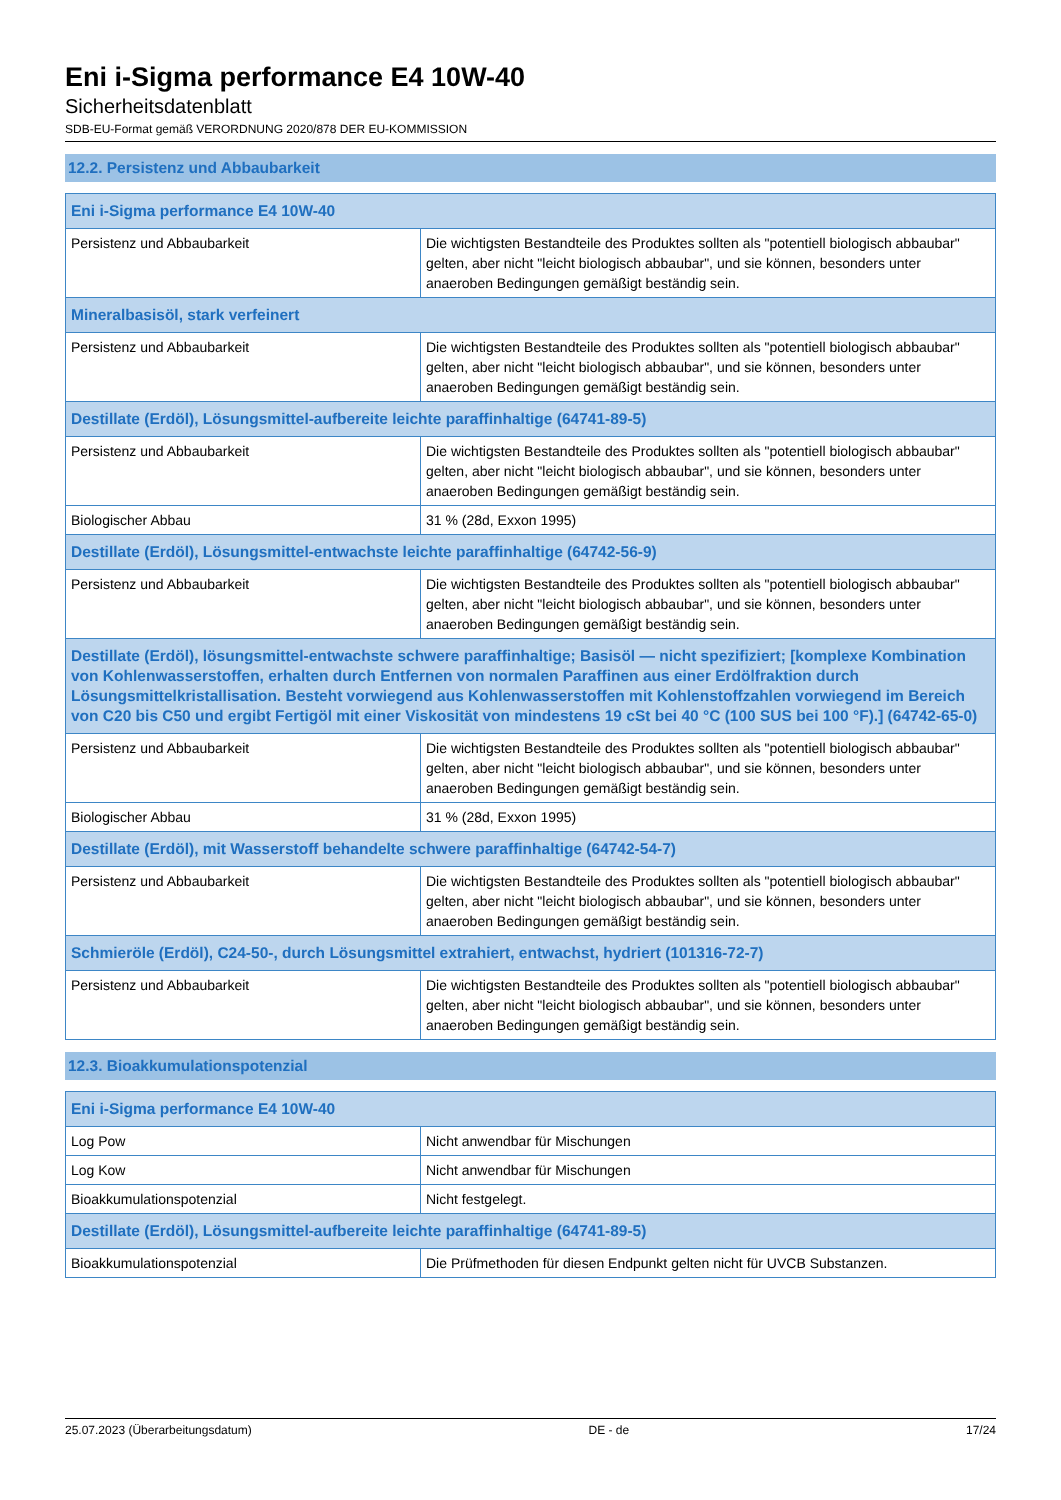Eni i-Sigma performance E4 10W-40
Sicherheitsdatenblatt
SDB-EU-Format gemäß VERORDNUNG 2020/878 DER EU-KOMMISSION
12.2. Persistenz und Abbaubarkeit
| Eni i-Sigma performance E4 10W-40 | |
| --- | --- |
| Persistenz und Abbaubarkeit | Die wichtigsten Bestandteile des Produktes sollten als "potentiell biologisch abbaubar" gelten, aber nicht "leicht biologisch abbaubar", und sie können, besonders unter anaeroben Bedingungen gemäßigt beständig sein. |
| Mineralbasisöl, stark verfeinert | |
| Persistenz und Abbaubarkeit | Die wichtigsten Bestandteile des Produktes sollten als "potentiell biologisch abbaubar" gelten, aber nicht "leicht biologisch abbaubar", und sie können, besonders unter anaeroben Bedingungen gemäßigt beständig sein. |
| Destillate (Erdöl), Lösungsmittel-aufbereite leichte paraffinhaltige (64741-89-5) | |
| Persistenz und Abbaubarkeit | Die wichtigsten Bestandteile des Produktes sollten als "potentiell biologisch abbaubar" gelten, aber nicht "leicht biologisch abbaubar", und sie können, besonders unter anaeroben Bedingungen gemäßigt beständig sein. |
| Biologischer Abbau | 31 % (28d, Exxon 1995) |
| Destillate (Erdöl), Lösungsmittel-entwachste leichte paraffinhaltige (64742-56-9) | |
| Persistenz und Abbaubarkeit | Die wichtigsten Bestandteile des Produktes sollten als "potentiell biologisch abbaubar" gelten, aber nicht "leicht biologisch abbaubar", und sie können, besonders unter anaeroben Bedingungen gemäßigt beständig sein. |
| Destillate (Erdöl), lösungsmittel-entwachste schwere paraffinhaltige; Basisöl — nicht spezifiziert; [komplexe Kombination von Kohlenwasserstoffen, erhalten durch Entfernen von normalen Paraffinen aus einer Erdölfraktion durch Lösungsmittelkristallisation. Besteht vorwiegend aus Kohlenwasserstoffen mit Kohlenstoffzahlen vorwiegend im Bereich von C20 bis C50 und ergibt Fertigöl mit einer Viskosität von mindestens 19 cSt bei 40 °C (100 SUS bei 100 °F).] (64742-65-0) | |
| Persistenz und Abbaubarkeit | Die wichtigsten Bestandteile des Produktes sollten als "potentiell biologisch abbaubar" gelten, aber nicht "leicht biologisch abbaubar", und sie können, besonders unter anaeroben Bedingungen gemäßigt beständig sein. |
| Biologischer Abbau | 31 % (28d, Exxon 1995) |
| Destillate (Erdöl), mit Wasserstoff behandelte schwere paraffinhaltige (64742-54-7) | |
| Persistenz und Abbaubarkeit | Die wichtigsten Bestandteile des Produktes sollten als "potentiell biologisch abbaubar" gelten, aber nicht "leicht biologisch abbaubar", und sie können, besonders unter anaeroben Bedingungen gemäßigt beständig sein. |
| Schmieröle (Erdöl), C24-50-, durch Lösungsmittel extrahiert, entwachst, hydriert (101316-72-7) | |
| Persistenz und Abbaubarkeit | Die wichtigsten Bestandteile des Produktes sollten als "potentiell biologisch abbaubar" gelten, aber nicht "leicht biologisch abbaubar", und sie können, besonders unter anaeroben Bedingungen gemäßigt beständig sein. |
12.3. Bioakkumulationspotenzial
| Eni i-Sigma performance E4 10W-40 | |
| --- | --- |
| Log Pow | Nicht anwendbar für Mischungen |
| Log Kow | Nicht anwendbar für Mischungen |
| Bioakkumulationspotenzial | Nicht festgelegt. |
| Destillate (Erdöl), Lösungsmittel-aufbereite leichte paraffinhaltige (64741-89-5) | |
| Bioakkumulationspotenzial | Die Prüfmethoden für diesen Endpunkt gelten nicht für UVCB Substanzen. |
25.07.2023 (Überarbeitungsdatum) DE - de 17/24